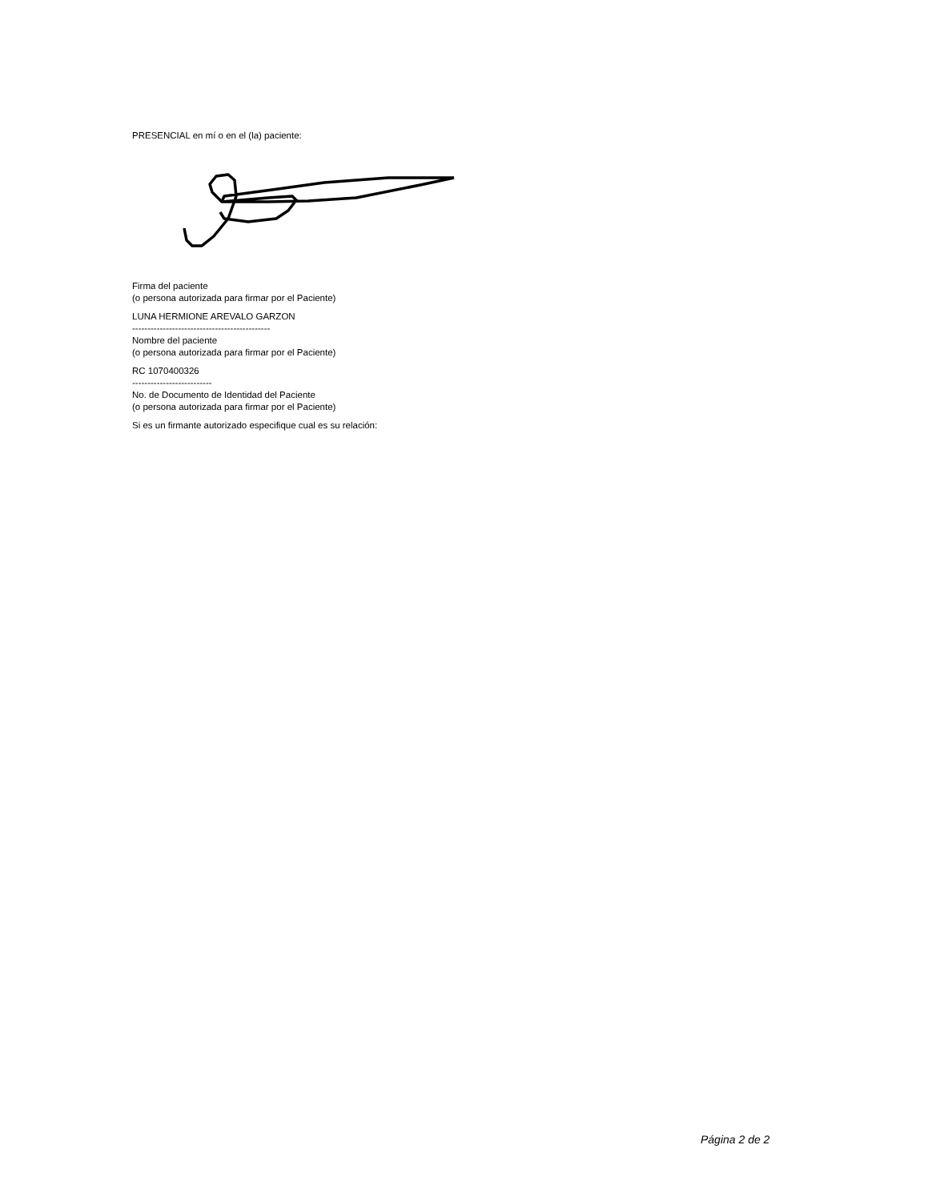PRESENCIAL en mí o en el (la) paciente:
Firma del paciente
(o persona autorizada para firmar por el Paciente)
LUNA HERMIONE AREVALO GARZON
---------------------------------------------
Nombre del paciente
(o persona autorizada para firmar por el Paciente)
RC 1070400326
--------------------------
No. de Documento de Identidad del Paciente
(o persona autorizada para firmar por el Paciente)
Si es un firmante autorizado especifique cual es su relación:
Página 2 de 2